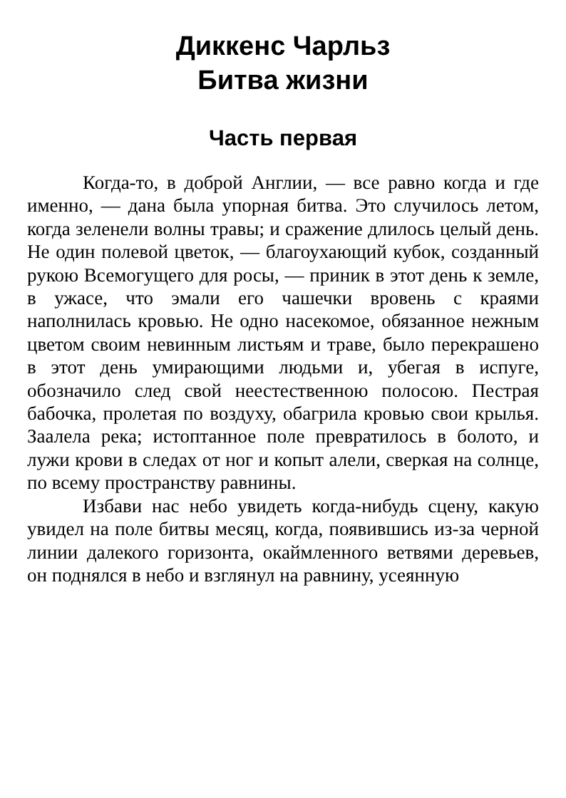Диккенс Чарльз
Битва жизни
Часть первая
Когда-то, в доброй Англии, — все равно когда и где именно, — дана была упорная битва. Это случилось летом, когда зеленели волны травы; и сражение длилось целый день. Не один полевой цветок, — благоухающий кубок, созданный рукою Всемогущего для росы, — приник в этот день к земле, в ужасе, что эмали его чашечки вровень с краями наполнилась кровью. Не одно насекомое, обязанное нежным цветом своим невинным листьям и траве, было перекрашено в этот день умирающими людьми и, убегая в испуге, обозначило след свой неестественною полосою. Пестрая бабочка, пролетая по воздуху, обагрила кровью свои крылья. Заалела река; истоптанное поле превратилось в болото, и лужи крови в следах от ног и копыт алели, сверкая на солнце, по всему пространству равнины.
Избави нас небо увидеть когда-нибудь сцену, какую увидел на поле битвы месяц, когда, появившись из-за черной линии далекого горизонта, окаймленного ветвями деревьев, он поднялся в небо и взглянул на равнину, усеянную